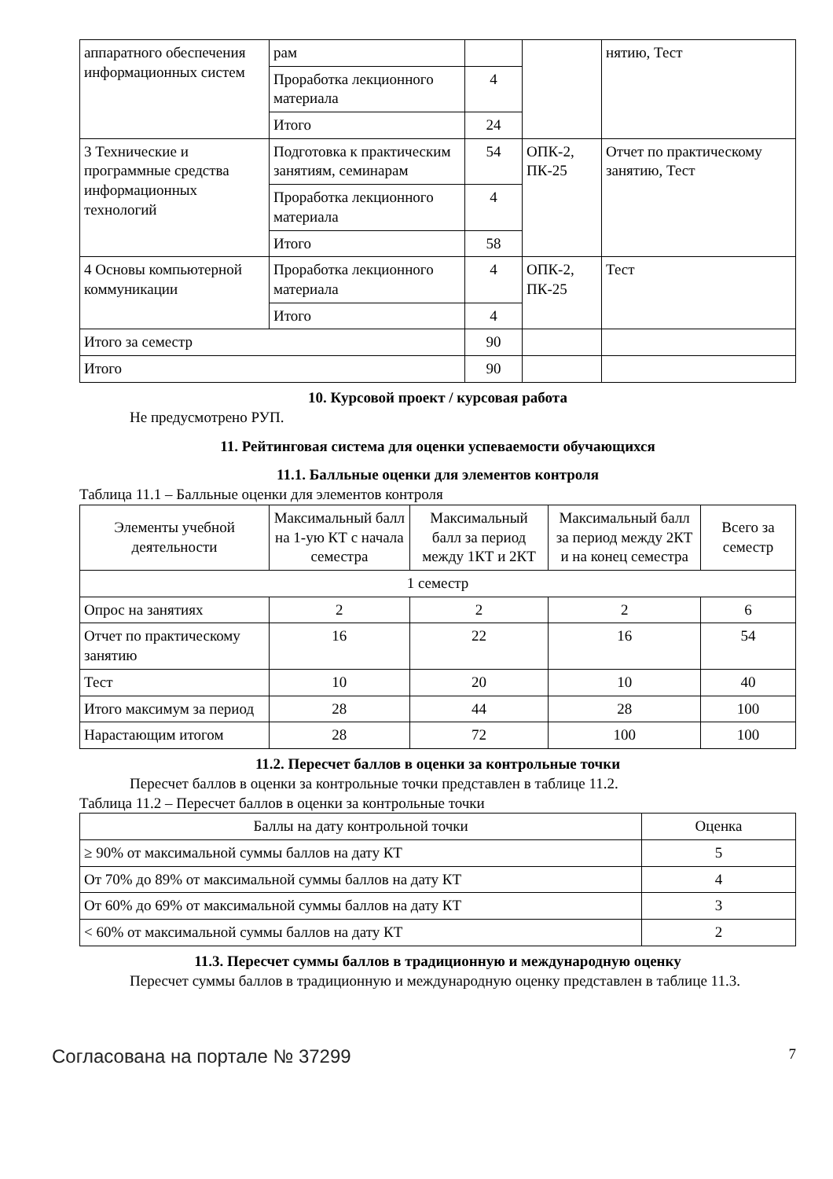| аппаратного обеспечения информационных систем | рам | | | нятию, Тест |
| | Проработка лекционного материала | 4 | | |
| | Итого | 24 | | |
| 3 Технические и программные средства информационных технологий | Подготовка к практическим занятиям, семинарам | 54 | ОПК-2, ПК-25 | Отчет по практическому занятию, Тест |
| | Проработка лекционного материала | 4 | | |
| | Итого | 58 | | |
| 4 Основы компьютерной коммуникации | Проработка лекционного материала | 4 | ОПК-2, ПК-25 | Тест |
| | Итого | 4 | | |
| Итого за семестр | | 90 | | |
| Итого | | 90 | | |
10. Курсовой проект / курсовая работа
Не предусмотрено РУП.
11. Рейтинговая система для оценки успеваемости обучающихся
11.1. Балльные оценки для элементов контроля
Таблица 11.1 – Балльные оценки для элементов контроля
| Элементы учебной деятельности | Максимальный балл на 1-ую КТ с начала семестра | Максимальный балл за период между 1КТ и 2КТ | Максимальный балл за период между 2КТ и на конец семестра | Всего за семестр |
| --- | --- | --- | --- | --- |
| 1 семестр | | | | |
| Опрос на занятиях | 2 | 2 | 2 | 6 |
| Отчет по практическому занятию | 16 | 22 | 16 | 54 |
| Тест | 10 | 20 | 10 | 40 |
| Итого максимум за период | 28 | 44 | 28 | 100 |
| Нарастающим итогом | 28 | 72 | 100 | 100 |
11.2. Пересчет баллов в оценки за контрольные точки
Пересчет баллов в оценки за контрольные точки представлен в таблице 11.2.
Таблица 11.2 – Пересчет баллов в оценки за контрольные точки
| Баллы на дату контрольной точки | Оценка |
| --- | --- |
| ≥ 90% от максимальной суммы баллов на дату КТ | 5 |
| От 70% до 89% от максимальной суммы баллов на дату КТ | 4 |
| От 60% до 69% от максимальной суммы баллов на дату КТ | 3 |
| < 60% от максимальной суммы баллов на дату КТ | 2 |
11.3. Пересчет суммы баллов в традиционную и международную оценку
Пересчет суммы баллов в традиционную и международную оценку представлен в таблице 11.3.
Согласована на портале № 37299 7